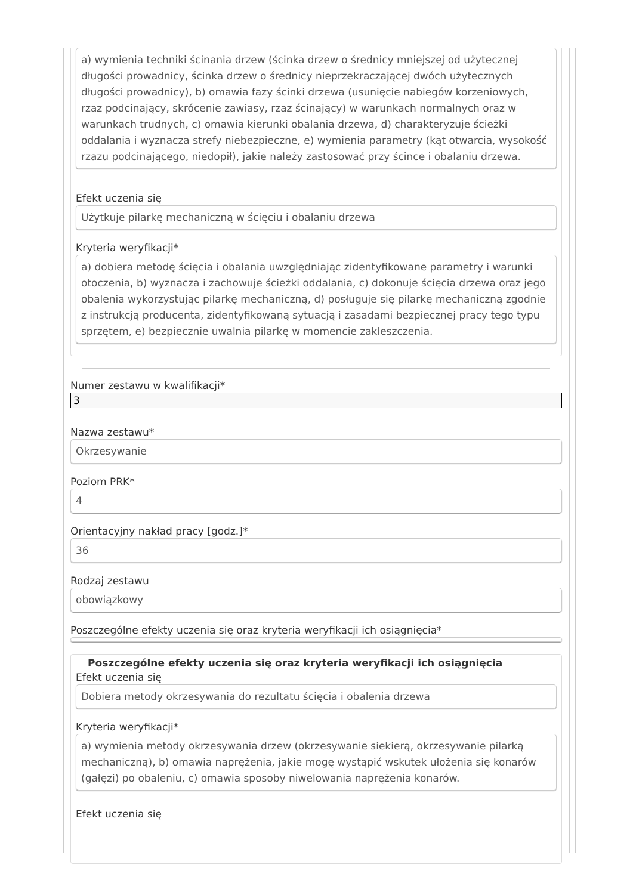a) wymienia techniki ścinania drzew (ścinka drzew o średnicy mniejszej od użytecznej długości prowadnicy, ścinka drzew o średnicy nieprzekraczającej dwóch użytecznych długości prowadnicy), b) omawia fazy ścinki drzewa (usunięcie nabiegów korzeniowych, rzaz podcinający, skrócenie zawiasy, rzaz ścinający) w warunkach normalnych oraz w warunkach trudnych, c) omawia kierunki obalania drzewa, d) charakteryzuje ścieżki oddalania i wyznacza strefy niebezpieczne, e) wymienia parametry (kąt otwarcia, wysokość rzazu podcinającego, niedopił), jakie należy zastosować przy ścince i obalaniu drzewa.
Efekt uczenia się
Użytkuje pilarkę mechaniczną w ścięciu i obalaniu drzewa
Kryteria weryfikacji*
a) dobiera metodę ścięcia i obalania uwzględniając zidentyfikowane parametry i warunki otoczenia, b) wyznacza i zachowuje ścieżki oddalania, c) dokonuje ścięcia drzewa oraz jego obalenia wykorzystując pilarkę mechaniczną, d) posługuje się pilarkę mechaniczną zgodnie z instrukcją producenta, zidentyfikowaną sytuacją i zasadami bezpiecznej pracy tego typu sprzętem, e) bezpiecznie uwalnia pilarkę w momencie zakleszczenia.
Numer zestawu w kwalifikacji*
3
Nazwa zestawu*
Okrzesywanie
Poziom PRK*
4
Orientacyjny nakład pracy [godz.]*
36
Rodzaj zestawu
obowiązkowy
Poszczególne efekty uczenia się oraz kryteria weryfikacji ich osiągnięcia*
Poszczególne efekty uczenia się oraz kryteria weryfikacji ich osiągnięcia
Efekt uczenia się
Dobiera metody okrzesywania do rezultatu ścięcia i obalenia drzewa
Kryteria weryfikacji*
a) wymienia metody okrzesywania drzew (okrzesywanie siekierą, okrzesywanie pilarką mechaniczną), b) omawia naprężenia, jakie mogę wystąpić wskutek ułożenia się konarów (gałęzi) po obaleniu, c) omawia sposoby niwelowania naprężenia konarów.
Efekt uczenia się